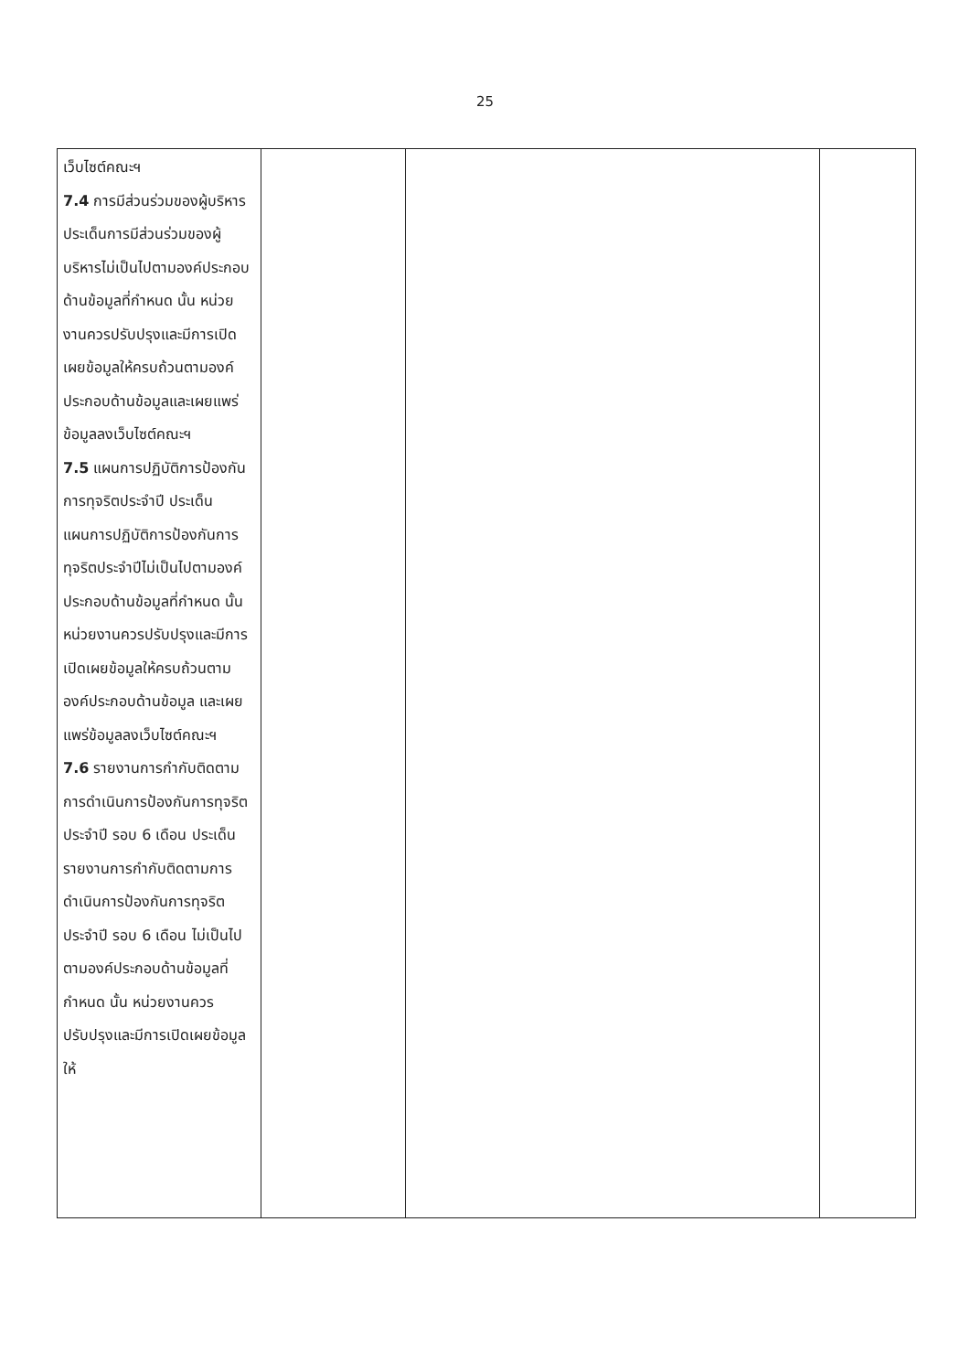25
| เว็บไซต์คณะฯ 7.4 การมีส่วนร่วมของผู้บริหาร ประเด็นการมีส่วนร่วมของผู้บริหารไม่เป็นไปตามองค์ประกอบด้านข้อมูลที่กำหนด นั้น หน่วยงานควรปรับปรุงและมีการเปิดเผยข้อมูลให้ครบถ้วนตามองค์ประกอบด้านข้อมูลและเผยแพร่ข้อมูลลงเว็บไซต์คณะฯ 7.5 แผนการปฏิบัติการป้องกันการทุจริตประจำปี ประเด็นแผนการปฏิบัติการป้องกันการทุจริตประจำปีไม่เป็นไปตามองค์ประกอบด้านข้อมูลที่กำหนด นั้น หน่วยงานควรปรับปรุงและมีการเปิดเผยข้อมูลให้ครบถ้วนตามองค์ประกอบด้านข้อมูล และเผยแพร่ข้อมูลลงเว็บไซต์คณะฯ 7.6 รายงานการกำกับติดตามการดำเนินการป้องกันการทุจริตประจำปี รอบ 6 เดือน ประเด็นรายงานการกำกับติดตามการดำเนินการป้องกันการทุจริตประจำปี รอบ 6 เดือน ไม่เป็นไปตามองค์ประกอบด้านข้อมูลที่กำหนด นั้น หน่วยงานควรปรับปรุงและมีการเปิดเผยข้อมูลให้ | | | |